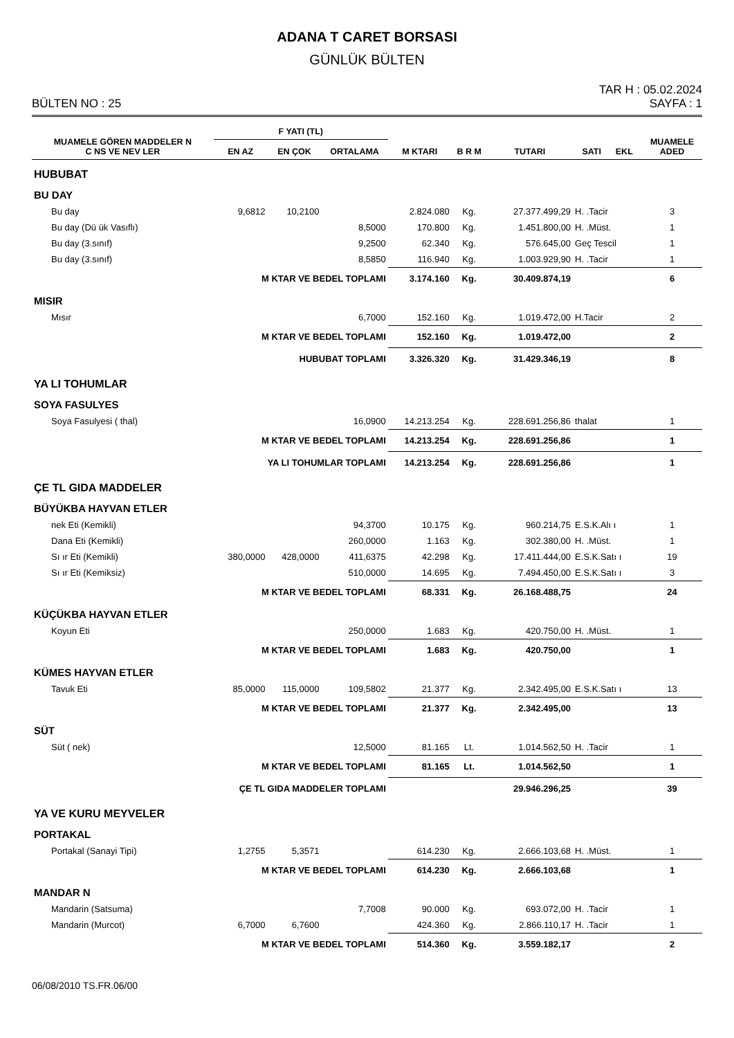ADANA T CARET BORSASI
GÜNLÜK BÜLTEN
BÜLTEN NO : 25
TAR H : 05.02.2024
SAYFA : 1
| MUAMELE GÖREN MADDELER N C NS VE NEV LER | F YATI (TL) | | | M KTARI | B R M | TUTARI | SATI EKL | MUAMELE ADED |
| --- | --- | --- | --- | --- | --- | --- | --- | --- |
| | EN AZ | EN ÇOK | ORTALAMA | | | | | |
| HUBUBAT | | | | | | | | |
| BU DAY | | | | | | | | |
| Bu day | 9,6812 | 10,2100 | | 2.824.080 | Kg. | 27.377.499,29 | H. .Tacir | 3 |
| Bu day (Dü ük Vasıflı) | | | 8,5000 | 170.800 | Kg. | 1.451.800,00 | H. .Müst. | 1 |
| Bu day (3.sınıf) | | | 9,2500 | 62.340 | Kg. | 576.645,00 | Geç Tescil | 1 |
| Bu day (3.sınıf) | | | 8,5850 | 116.940 | Kg. | 1.003.929,90 | H. .Tacir | 1 |
| M KTAR VE BEDEL TOPLAMI | | | | 3.174.160 | Kg. | 30.409.874,19 | | 6 |
| MISIR | | | | | | | | |
| Mısır | | | 6,7000 | 152.160 | Kg. | 1.019.472,00 | H.Tacir | 2 |
| M KTAR VE BEDEL TOPLAMI | | | | 152.160 | Kg. | 1.019.472,00 | | 2 |
| HUBUBAT TOPLAMI | | | | 3.326.320 | Kg. | 31.429.346,19 | | 8 |
| YA LI TOHUMLAR | | | | | | | | |
| SOYA FASULYES | | | | | | | | |
| Soya Fasulyesi ( thal) | | | 16,0900 | 14.213.254 | Kg. | 228.691.256,86 | thalat | 1 |
| M KTAR VE BEDEL TOPLAMI | | | | 14.213.254 | Kg. | 228.691.256,86 | | 1 |
| YA LI TOHUMLAR TOPLAMI | | | | 14.213.254 | Kg. | 228.691.256,86 | | 1 |
| ÇE TL GIDA MADDELER | | | | | | | | |
| BÜYÜKBA HAYVAN ETLER | | | | | | | | |
| nek Eti (Kemikli) | | | 94,3700 | 10.175 | Kg. | 960.214,75 | E.S.K.Alı ı | 1 |
| Dana Eti (Kemikli) | | | 260,0000 | 1.163 | Kg. | 302.380,00 | H. .Müst. | 1 |
| Sı ır Eti (Kemikli) | 380,0000 | 428,0000 | 411,6375 | 42.298 | Kg. | 17.411.444,00 | E.S.K.Satı ı | 19 |
| Sı ır Eti (Kemiksiz) | | | 510,0000 | 14.695 | Kg. | 7.494.450,00 | E.S.K.Satı ı | 3 |
| M KTAR VE BEDEL TOPLAMI | | | | 68.331 | Kg. | 26.168.488,75 | | 24 |
| KÜÇÜKBA HAYVAN ETLER | | | | | | | | |
| Koyun Eti | | | 250,0000 | 1.683 | Kg. | 420.750,00 | H. .Müst. | 1 |
| M KTAR VE BEDEL TOPLAMI | | | | 1.683 | Kg. | 420.750,00 | | 1 |
| KÜMES HAYVAN ETLER | | | | | | | | |
| Tavuk Eti | 85,0000 | 115,0000 | 109,5802 | 21.377 | Kg. | 2.342.495,00 | E.S.K.Satı ı | 13 |
| M KTAR VE BEDEL TOPLAMI | | | | 21.377 | Kg. | 2.342.495,00 | | 13 |
| SÜT | | | | | | | | |
| Süt ( nek) | | | 12,5000 | 81.165 | Lt. | 1.014.562,50 | H. .Tacir | 1 |
| M KTAR VE BEDEL TOPLAMI | | | | 81.165 | Lt. | 1.014.562,50 | | 1 |
| ÇE TL GIDA MADDELER TOPLAMI | | | | | | 29.946.296,25 | | 39 |
| YA VE KURU MEYVELER | | | | | | | | |
| PORTAKAL | | | | | | | | |
| Portakal (Sanayi Tipi) | 1,2755 | 5,3571 | | 614.230 | Kg. | 2.666.103,68 | H. .Müst. | 1 |
| M KTAR VE BEDEL TOPLAMI | | | | 614.230 | Kg. | 2.666.103,68 | | 1 |
| MANDAR N | | | | | | | | |
| Mandarin (Satsuma) | | | 7,7008 | 90.000 | Kg. | 693.072,00 | H. .Tacir | 1 |
| Mandarin (Murcot) | 6,7000 | 6,7600 | | 424.360 | Kg. | 2.866.110,17 | H. .Tacir | 1 |
| M KTAR VE BEDEL TOPLAMI | | | | 514.360 | Kg. | 3.559.182,17 | | 2 |
06/08/2010 TS.FR.06/00